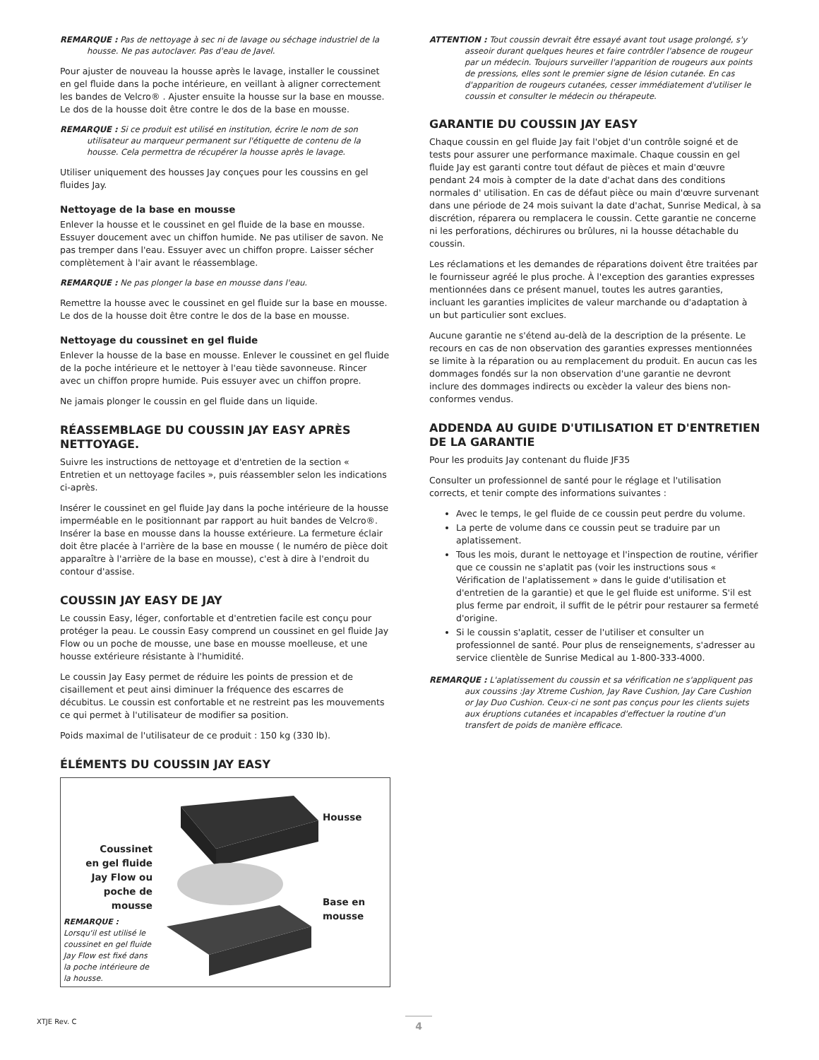REMARQUE : Pas de nettoyage à sec ni de lavage ou séchage industriel de la housse. Ne pas autoclaver. Pas d'eau de Javel.
Pour ajuster de nouveau la housse après le lavage, installer le coussinet en gel fluide dans la poche intérieure, en veillant à aligner correctement les bandes de Velcro® . Ajuster ensuite la housse sur la base en mousse. Le dos de la housse doit être contre le dos de la base en mousse.
REMARQUE : Si ce produit est utilisé en institution, écrire le nom de son utilisateur au marqueur permanent sur l'étiquette de contenu de la housse. Cela permettra de récupérer la housse après le lavage.
Utiliser uniquement des housses Jay conçues pour les coussins en gel fluides Jay.
Nettoyage de la base en mousse
Enlever la housse et le coussinet en gel fluide de la base en mousse. Essuyer doucement avec un chiffon humide. Ne pas utiliser de savon. Ne pas tremper dans l'eau. Essuyer avec un chiffon propre. Laisser sécher complètement à l'air avant le réassemblage.
REMARQUE : Ne pas plonger la base en mousse dans l'eau.
Remettre la housse avec le coussinet en gel fluide sur la base en mousse. Le dos de la housse doit être contre le dos de la base en mousse.
Nettoyage du coussinet en gel fluide
Enlever la housse de la base en mousse. Enlever le coussinet en gel fluide de la poche intérieure et le nettoyer à l'eau tiède savonneuse. Rincer avec un chiffon propre humide. Puis essuyer avec un chiffon propre.
Ne jamais plonger le coussin en gel fluide dans un liquide.
RÉASSEMBLAGE DU COUSSIN JAY EASY APRÈS NETTOYAGE.
Suivre les instructions de nettoyage et d'entretien de la section « Entretien et un nettoyage faciles », puis réassembler selon les indications ci-après.
Insérer le coussinet en gel fluide Jay dans la poche intérieure de la housse imperméable en le positionnant par rapport au huit bandes de Velcro®. Insérer la base en mousse dans la housse extérieure. La fermeture éclair doit être placée à l'arrière de la base en mousse ( le numéro de pièce doit apparaître à l'arrière de la base en mousse), c'est à dire à l'endroit du contour d'assise.
COUSSIN JAY EASY DE JAY
Le coussin Easy, léger, confortable et d'entretien facile est conçu pour protéger la peau. Le coussin Easy comprend un coussinet en gel fluide Jay Flow ou un poche de mousse, une base en mousse moelleuse, et une housse extérieure résistante à l'humidité.
Le coussin Jay Easy permet de réduire les points de pression et de cisaillement et peut ainsi diminuer la fréquence des escarres de décubitus. Le coussin est confortable et ne restreint pas les mouvements ce qui permet à l'utilisateur de modifier sa position.
Poids maximal de l'utilisateur de ce produit : 150 kg (330 lb).
ÉLÉMENTS DU COUSSIN JAY EASY
Coussinet
en gel fluide
Jay Flow ou
poche de
mousse
REMARQUE : Lorsqu'il est utilisé le coussinet en gel fluide Jay Flow est fixé dans la poche intérieure de la housse.
Housse
Base en
mousse
ATTENTION : Tout coussin devrait être essayé avant tout usage prolongé, s'y asseoir durant quelques heures et faire contrôler l'absence de rougeur par un médecin. Toujours surveiller l'apparition de rougeurs aux points de pressions, elles sont le premier signe de lésion cutanée. En cas d'apparition de rougeurs cutanées, cesser immédiatement d'utiliser le coussin et consulter le médecin ou thérapeute.
GARANTIE DU COUSSIN JAY EASY
Chaque coussin en gel fluide Jay fait l'objet d'un contrôle soigné et de tests pour assurer une performance maximale. Chaque coussin en gel fluide Jay est garanti contre tout défaut de pièces et main d'œuvre pendant 24 mois à compter de la date d'achat dans des conditions normales d' utilisation. En cas de défaut pièce ou main d'œuvre survenant dans une période de 24 mois suivant la date d'achat, Sunrise Medical, à sa discrétion, réparera ou remplacera le coussin. Cette garantie ne concerne ni les perforations, déchirures ou brûlures, ni la housse détachable du coussin.
Les réclamations et les demandes de réparations doivent être traitées par le fournisseur agréé le plus proche. À l'exception des garanties expresses mentionnées dans ce présent manuel, toutes les autres garanties, incluant les garanties implicites de valeur marchande ou d'adaptation à un but particulier sont exclues.
Aucune garantie ne s'étend au-delà de la description de la présente. Le recours en cas de non observation des garanties expresses mentionnées se limite à la réparation ou au remplacement du produit. En aucun cas les dommages fondés sur la non observation d'une garantie ne devront inclure des dommages indirects ou excèder la valeur des biens non-conformes vendus.
ADDENDA AU GUIDE D'UTILISATION ET D'ENTRETIEN DE LA GARANTIE
Pour les produits Jay contenant du fluide JF35
Consulter un professionnel de santé pour le réglage et l'utilisation corrects, et tenir compte des informations suivantes :
Avec le temps, le gel fluide de ce coussin peut perdre du volume.
La perte de volume dans ce coussin peut se traduire par un aplatissement.
Tous les mois, durant le nettoyage et l'inspection de routine, vérifier que ce coussin ne s'aplatit pas (voir les instructions sous « Vérification de l'aplatissement » dans le guide d'utilisation et d'entretien de la garantie) et que le gel fluide est uniforme. S'il est plus ferme par endroit, il suffit de le pétrir pour restaurer sa fermeté d'origine.
Si le coussin s'aplatit, cesser de l'utiliser et consulter un professionnel de santé. Pour plus de renseignements, s'adresser au service clientèle de Sunrise Medical au 1-800-333-4000.
REMARQUE : L'aplatissement du coussin et sa vérification ne s'appliquent pas aux coussins :Jay Xtreme Cushion, Jay Rave Cushion, Jay Care Cushion or Jay Duo Cushion. Ceux-ci ne sont pas conçus pour les clients sujets aux éruptions cutanées et incapables d'effectuer la routine d'un transfert de poids de manière efficace.
XTJE Rev. C 4